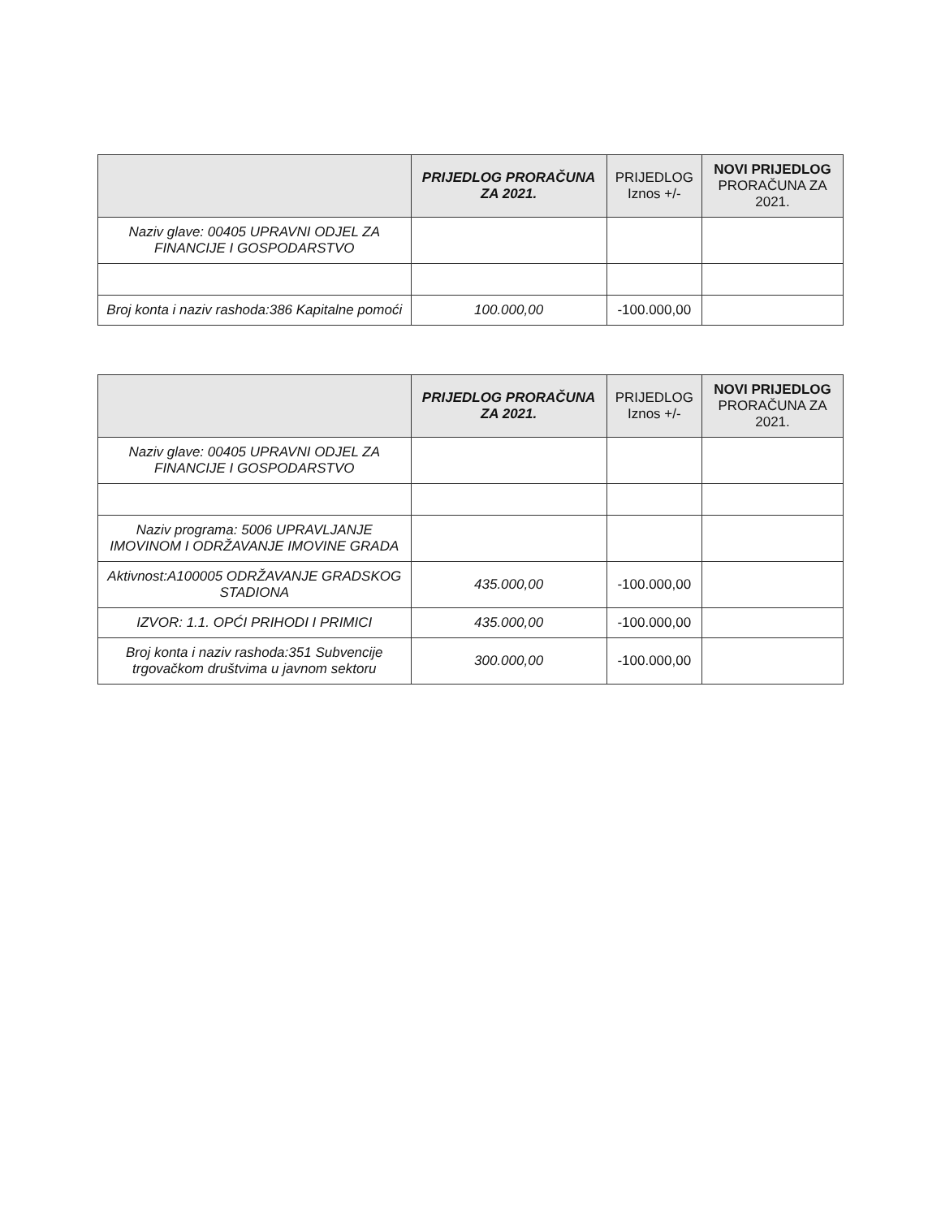| | PRIJEDLOG PRORAČUNA ZA 2021. | PRIJEDLOG Iznos +/- | NOVI PRIJEDLOG PRORAČUNA ZA 2021. |
| --- | --- | --- | --- |
| Naziv glave: 00405 UPRAVNI ODJEL ZA FINANCIJE I GOSPODARSTVO | | | |
| Broj konta i naziv rashoda:386 Kapitalne pomoći | 100.000,00 | -100.000,00 | |
| | PRIJEDLOG PRORAČUNA ZA 2021. | PRIJEDLOG Iznos +/- | NOVI PRIJEDLOG PRORAČUNA ZA 2021. |
| --- | --- | --- | --- |
| Naziv glave: 00405 UPRAVNI ODJEL ZA FINANCIJE I GOSPODARSTVO | | | |
| Naziv programa: 5006 UPRAVLJANJE IMOVINOM I ODRŽAVANJE IMOVINE GRADA | | | |
| Aktivnost:A100005 ODRŽAVANJE GRADSKOG STADIONA | 435.000,00 | -100.000,00 | |
| IZVOR: 1.1. OPĆI PRIHODI I PRIMICI | 435.000,00 | -100.000,00 | |
| Broj konta i naziv rashoda:351 Subvencije trgovačkom društvima u javnom sektoru | 300.000,00 | -100.000,00 | |